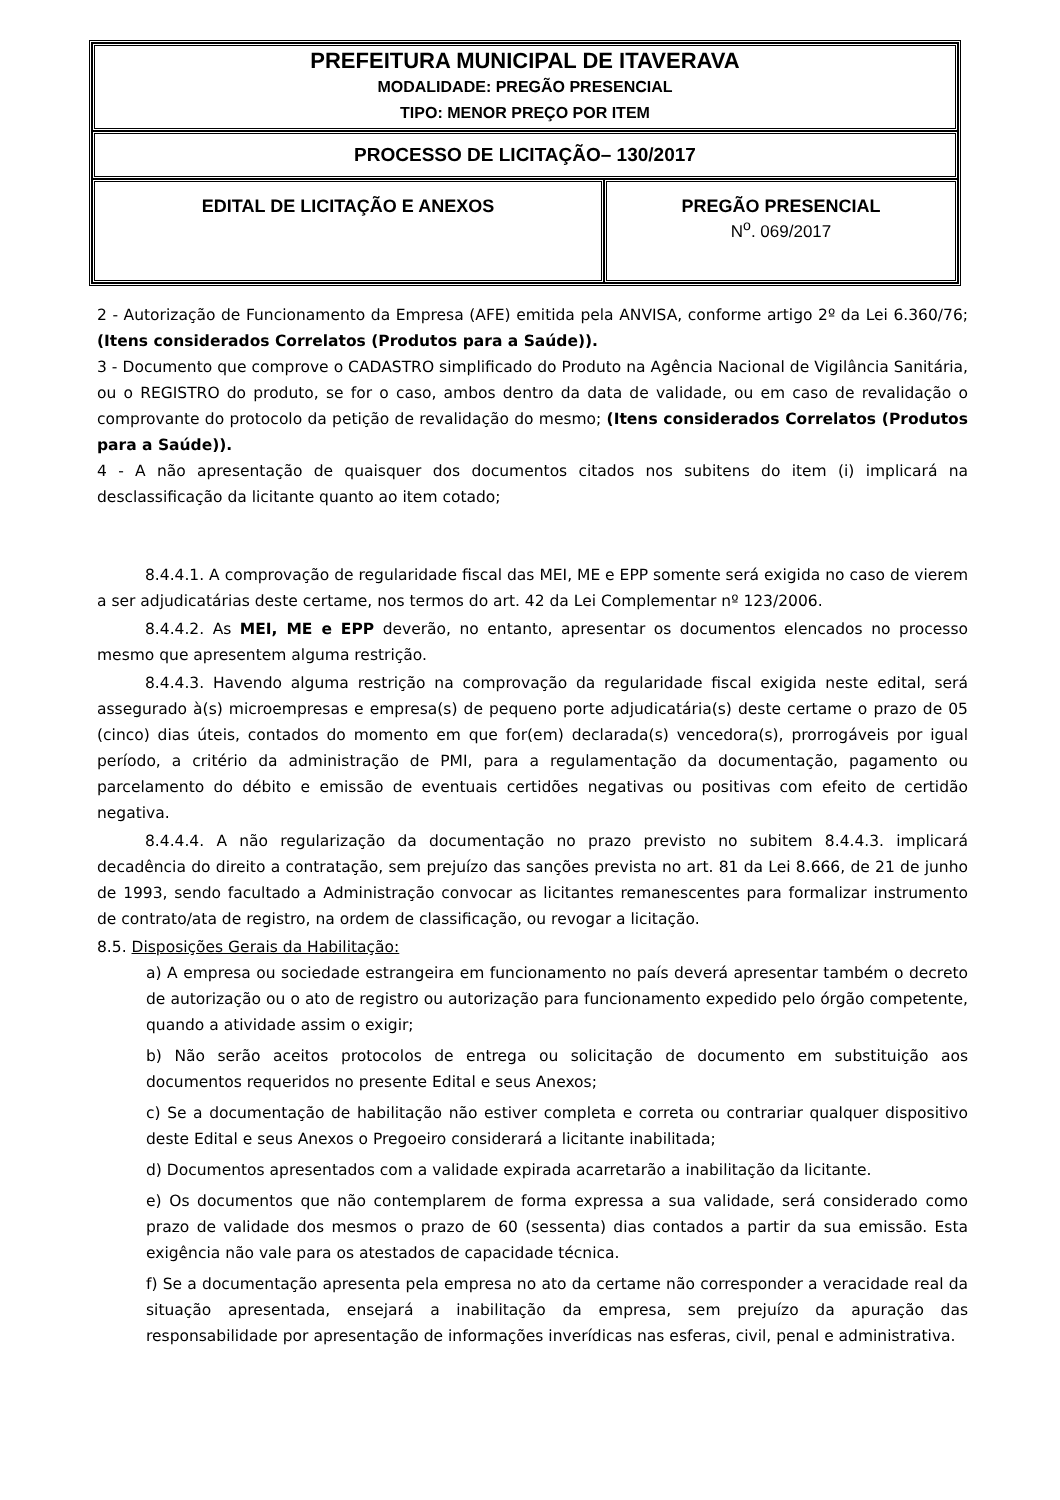| PREFEITURA MUNICIPAL DE ITAVERAVA MODALIDADE: PREGÃO PRESENCIAL TIPO: MENOR PREÇO POR ITEM | |
| PROCESSO DE LICITAÇÃO– 130/2017 | |
| EDITAL DE LICITAÇÃO E ANEXOS | PREGÃO PRESENCIAL N<sup>o</sup>. 069/2017 |
2 - Autorização de Funcionamento da Empresa (AFE) emitida pela ANVISA, conforme artigo 2º da Lei 6.360/76; (Itens considerados Correlatos (Produtos para a Saúde)).
3 - Documento que comprove o CADASTRO simplificado do Produto na Agência Nacional de Vigilância Sanitária, ou o REGISTRO do produto, se for o caso, ambos dentro da data de validade, ou em caso de revalidação o comprovante do protocolo da petição de revalidação do mesmo; (Itens considerados Correlatos (Produtos para a Saúde)).
4 - A não apresentação de quaisquer dos documentos citados nos subitens do item (i) implicará na desclassificação da licitante quanto ao item cotado;
8.4.4.1. A comprovação de regularidade fiscal das MEI, ME e EPP somente será exigida no caso de vierem a ser adjudicatárias deste certame, nos termos do art. 42 da Lei Complementar nº 123/2006.
8.4.4.2. As MEI, ME e EPP deverão, no entanto, apresentar os documentos elencados no processo mesmo que apresentem alguma restrição.
8.4.4.3. Havendo alguma restrição na comprovação da regularidade fiscal exigida neste edital, será assegurado à(s) microempresas e empresa(s) de pequeno porte adjudicatária(s) deste certame o prazo de 05 (cinco) dias úteis, contados do momento em que for(em) declarada(s) vencedora(s), prorrogáveis por igual período, a critério da administração de PMI, para a regulamentação da documentação, pagamento ou parcelamento do débito e emissão de eventuais certidões negativas ou positivas com efeito de certidão negativa.
8.4.4.4. A não regularização da documentação no prazo previsto no subitem 8.4.4.3. implicará decadência do direito a contratação, sem prejuízo das sanções prevista no art. 81 da Lei 8.666, de 21 de junho de 1993, sendo facultado a Administração convocar as licitantes remanescentes para formalizar instrumento de contrato/ata de registro, na ordem de classificação, ou revogar a licitação.
8.5. Disposições Gerais da Habilitação:
a) A empresa ou sociedade estrangeira em funcionamento no país deverá apresentar também o decreto de autorização ou o ato de registro ou autorização para funcionamento expedido pelo órgão competente, quando a atividade assim o exigir;
b) Não serão aceitos protocolos de entrega ou solicitação de documento em substituição aos documentos requeridos no presente Edital e seus Anexos;
c) Se a documentação de habilitação não estiver completa e correta ou contrariar qualquer dispositivo deste Edital e seus Anexos o Pregoeiro considerará a licitante inabilitada;
d) Documentos apresentados com a validade expirada acarretarão a inabilitação da licitante.
e) Os documentos que não contemplarem de forma expressa a sua validade, será considerado como prazo de validade dos mesmos o prazo de 60 (sessenta) dias contados a partir da sua emissão. Esta exigência não vale para os atestados de capacidade técnica.
f) Se a documentação apresenta pela empresa no ato da certame não corresponder a veracidade real da situação apresentada, ensejará a inabilitação da empresa, sem prejuízo da apuração das responsabilidade por apresentação de informações inverídicas nas esferas, civil, penal e administrativa.